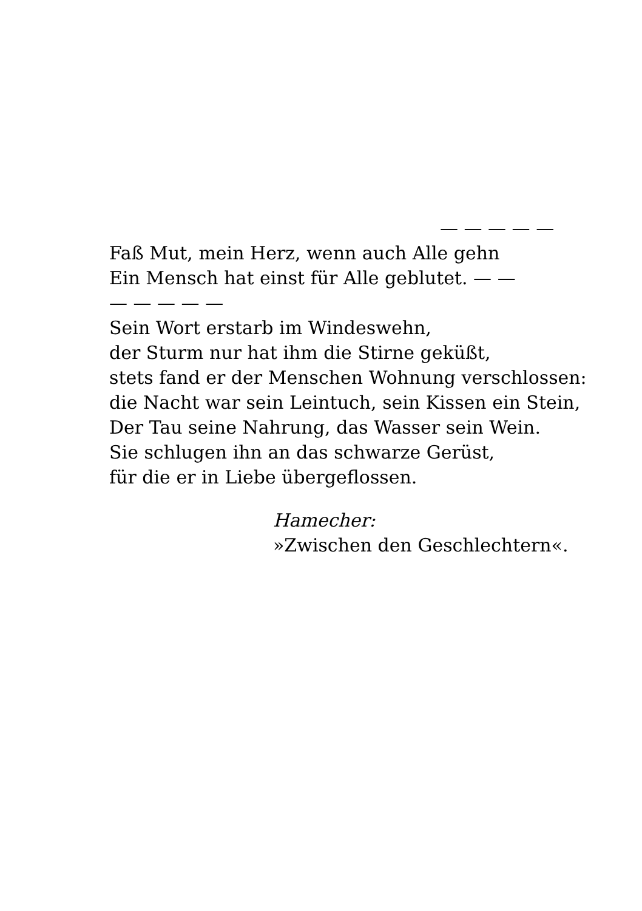— — — — —
Faß Mut, mein Herz, wenn auch Alle gehn
Ein Mensch hat einst für Alle geblutet. — —
— — — — —
Sein Wort erstarb im Windeswehn,
der Sturm nur hat ihm die Stirne geküßt,
stets fand er der Menschen Wohnung verschlossen:
die Nacht war sein Leintuch, sein Kissen ein Stein,
Der Tau seine Nahrung, das Wasser sein Wein.
Sie schlugen ihn an das schwarze Gerüst,
für die er in Liebe übergeflossen.
Hamecher:
»Zwischen den Geschlechtern«.